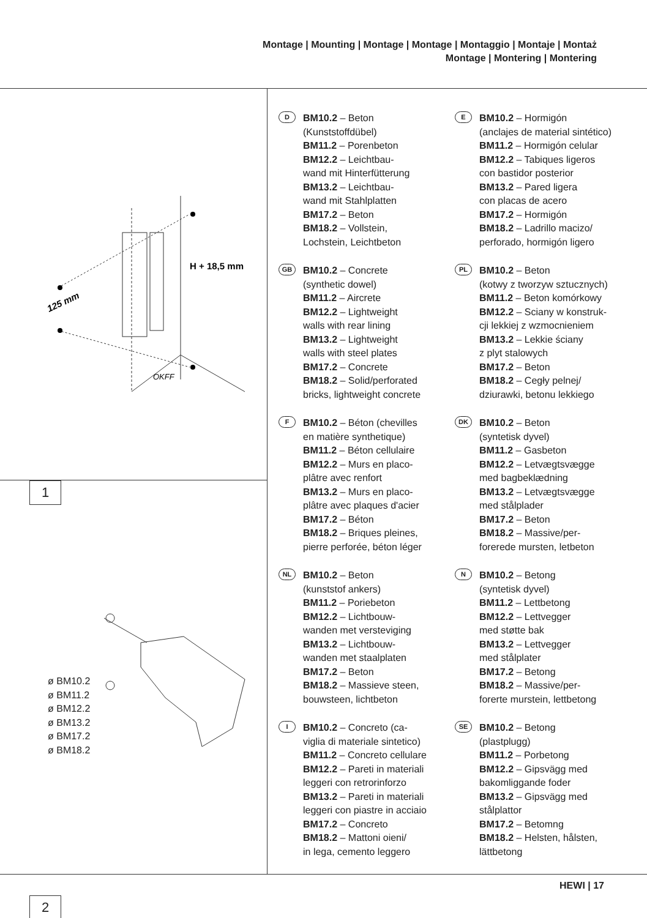Montage | Mounting | Montage | Montage | Montaggio | Montaje | Montaż
Montage | Montering | Montering
125 mm
H + 18,5 mm
OKFF
1
ø BM10.2
ø BM11.2
ø BM12.2
ø BM13.2
ø BM17.2
ø BM18.2
2
D BM10.2 – Beton
(Kunststoffdübel)
BM11.2 – Porenbeton
BM12.2 – Leichtbau-
wand mit Hinterfütterung
BM13.2 – Leichtbau-
wand mit Stahlplatten
BM17.2 – Beton
BM18.2 – Vollstein,
Lochstein, Leichtbeton
E BM10.2 – Hormigón
(anclajes de material sintético)
BM11.2 – Hormigón celular
BM12.2 – Tabiques ligeros
con bastidor posterior
BM13.2 – Pared ligera
con placas de acero
BM17.2 – Hormigón
BM18.2 – Ladrillo macizo/
perforado, hormigón ligero
GB BM10.2 – Concrete
(synthetic dowel)
BM11.2 – Aircrete
BM12.2 – Lightweight
walls with rear lining
BM13.2 – Lightweight
walls with steel plates
BM17.2 – Concrete
BM18.2 – Solid/perforated
bricks, lightweight concrete
PL BM10.2 – Beton
(kotwy z tworzyw sztucznych)
BM11.2 – Beton komórkowy
BM12.2 – Sciany w konstruk-
cji lekkiej z wzmocnieniem
BM13.2 – Lekkie ściany
z plyt stalowych
BM17.2 – Beton
BM18.2 – Cegły pelnej/
dziurawki, betonu lekkiego
F BM10.2 – Béton (chevilles
en matière synthetique)
BM11.2 – Béton cellulaire
BM12.2 – Murs en placo-
plâtre avec renfort
BM13.2 – Murs en placo-
plâtre avec plaques d'acier
BM17.2 – Béton
BM18.2 – Briques pleines,
pierre perforée, béton léger
DK BM10.2 – Beton
(syntetisk dyvel)
BM11.2 – Gasbeton
BM12.2 – Letvægtsvægge
med bagbeklædning
BM13.2 – Letvægtsvægge
med stålplader
BM17.2 – Beton
BM18.2 – Massive/per-
forerede mursten, letbeton
NL BM10.2 – Beton
(kunststof ankers)
BM11.2 – Poriebeton
BM12.2 – Lichtbouw-
wanden met versteviging
BM13.2 – Lichtbouw-
wanden met staalplaten
BM17.2 – Beton
BM18.2 – Massieve steen,
bouwsteen, lichtbeton
N BM10.2 – Betong
(syntetisk dyvel)
BM11.2 – Lettbetong
BM12.2 – Lettvegger
med støtte bak
BM13.2 – Lettvegger
med stålplater
BM17.2 – Betong
BM18.2 – Massive/per-
forerte murstein, lettbetong
I BM10.2 – Concreto (ca-
viglia di materiale sintetico)
BM11.2 – Concreto cellulare
BM12.2 – Pareti in materiali
leggeri con retrorinforzo
BM13.2 – Pareti in materiali
leggeri con piastre in acciaio
BM17.2 – Concreto
BM18.2 – Mattoni oieni/
in lega, cemento leggero
SE BM10.2 – Betong
(plastplugg)
BM11.2 – Porbetong
BM12.2 – Gipsvägg med
bakomliggande foder
BM13.2 – Gipsvägg med
stålplattor
BM17.2 – Betomng
BM18.2 – Helsten, hålsten,
lättbetong
HEWI | 17